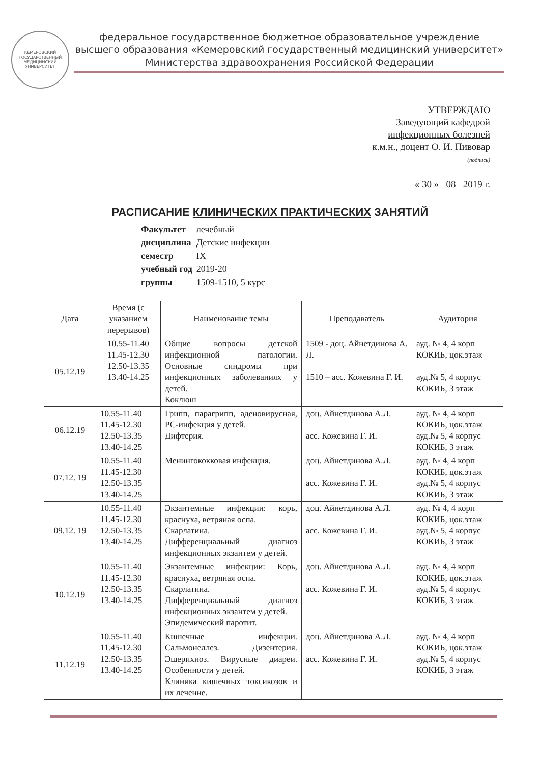КЕМЕРОВСКИЙ ГОСУДАРСТВЕННЫЙ
МЕДИЦИНСКИЙ УНИВЕРСИТЕТ
федеральное государственное бюджетное образовательное учреждение
высшего образования «Кемеровский государственный медицинский университет»
Министерства здравоохранения Российской Федерации
УТВЕРЖДАЮ
Заведующий кафедрой
инфекционных болезней
к.м.н., доцент О. И. Пивовар
(подпись)
« 30 » 08 2019 г.
РАСПИСАНИЕ КЛИНИЧЕСКИХ ПРАКТИЧЕСКИХ ЗАНЯТИЙ
| Факультет | лечебный |
| дисциплина | Детские инфекции |
| семестр | IX |
| учебный год | 2019-20 |
| группы | 1509-1510, 5 курс |
| Дата | Время (с указанием перерывов) | Наименование темы | Преподаватель | Аудитория |
| --- | --- | --- | --- | --- |
| 05.12.19 | 10.55-11.40 11.45-12.30 12.50-13.35 13.40-14.25 | Общие вопросы детской инфекционной патологии. Основные синдромы при инфекционных заболеваниях у детей. Коклюш | 1509 - доц. Айнетдинова А. Л. 1510 – асс. Кожевина Г. И. | ауд. № 4, 4 корп КОКИБ, цок.этаж ауд.№ 5, 4 корпус КОКИБ, 3 этаж |
| 06.12.19 | 10.55-11.40 11.45-12.30 12.50-13.35 13.40-14.25 | Грипп, парагрипп, аденовирусная, РС-инфекция у детей. Дифтерия. | доц. Айнетдинова А.Л. асс. Кожевина Г. И. | ауд. № 4, 4 корп КОКИБ, цок.этаж ауд.№ 5, 4 корпус КОКИБ, 3 этаж |
| 07.12. 19 | 10.55-11.40 11.45-12.30 12.50-13.35 13.40-14.25 | Менингококковая инфекция. | доц. Айнетдинова А.Л. асс. Кожевина Г. И. | ауд. № 4, 4 корп КОКИБ, цок.этаж ауд.№ 5, 4 корпус КОКИБ, 3 этаж |
| 09.12. 19 | 10.55-11.40 11.45-12.30 12.50-13.35 13.40-14.25 | Экзантемные инфекции: корь, краснуха, ветряная оспа. Скарлатина. Дифференциальный диагноз инфекционных экзантем у детей. | доц. Айнетдинова А.Л. асс. Кожевина Г. И. | ауд. № 4, 4 корп КОКИБ, цок.этаж ауд.№ 5, 4 корпус КОКИБ, 3 этаж |
| 10.12.19 | 10.55-11.40 11.45-12.30 12.50-13.35 13.40-14.25 | Экзантемные инфекции: Корь, краснуха, ветряная оспа. Скарлатина. Дифференциальный диагноз инфекционных экзантем у детей. Эпидемический паротит. | доц. Айнетдинова А.Л. асс. Кожевина Г. И. | ауд. № 4, 4 корп КОКИБ, цок.этаж ауд.№ 5, 4 корпус КОКИБ, 3 этаж |
| 11.12.19 | 10.55-11.40 11.45-12.30 12.50-13.35 13.40-14.25 | Кишечные инфекции. Сальмонеллез. Дизентерия. Эшерихиоз. Вирусные диареи. Особенности у детей. Клиника кишечных токсикозов и их лечение. | доц. Айнетдинова А.Л. асс. Кожевина Г. И. | ауд. № 4, 4 корп КОКИБ, цок.этаж ауд.№ 5, 4 корпус КОКИБ, 3 этаж |